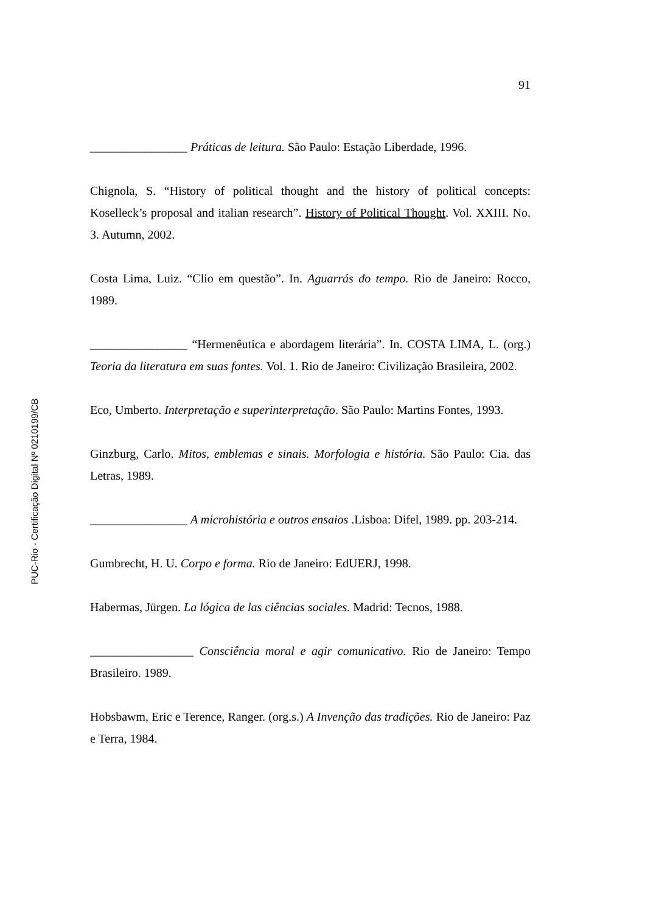91
________________ Práticas de leitura. São Paulo: Estação Liberdade, 1996.
Chignola, S. “History of political thought and the history of political concepts: Koselleck’s proposal and italian research”. History of Political Thought. Vol. XXIII. No. 3. Autumn, 2002.
Costa Lima, Luiz. “Clio em questão”. In. Aguarrás do tempo. Rio de Janeiro: Rocco, 1989.
________________ “Hermenêutica e abordagem literária”. In. COSTA LIMA, L. (org.) Teoria da literatura em suas fontes. Vol. 1. Rio de Janeiro: Civilização Brasileira, 2002.
Eco, Umberto. Interpretação e superinterpretação. São Paulo: Martins Fontes, 1993.
Ginzburg, Carlo. Mitos, emblemas e sinais. Morfologia e história. São Paulo: Cia. das Letras, 1989.
________________ A microhistória e outros ensaios .Lisboa: Difel, 1989. pp. 203-214.
Gumbrecht, H. U. Corpo e forma. Rio de Janeiro: EdUERJ, 1998.
Habermas, Jürgen. La lógica de las ciências sociales. Madrid: Tecnos, 1988.
_________________ Consciência moral e agir comunicativo. Rio de Janeiro: Tempo Brasileiro. 1989.
Hobsbawm, Eric e Terence, Ranger. (org.s.) A Invenção das tradições. Rio de Janeiro: Paz e Terra, 1984.
PUC-Rio - Certificação Digital Nº 0210199/CB